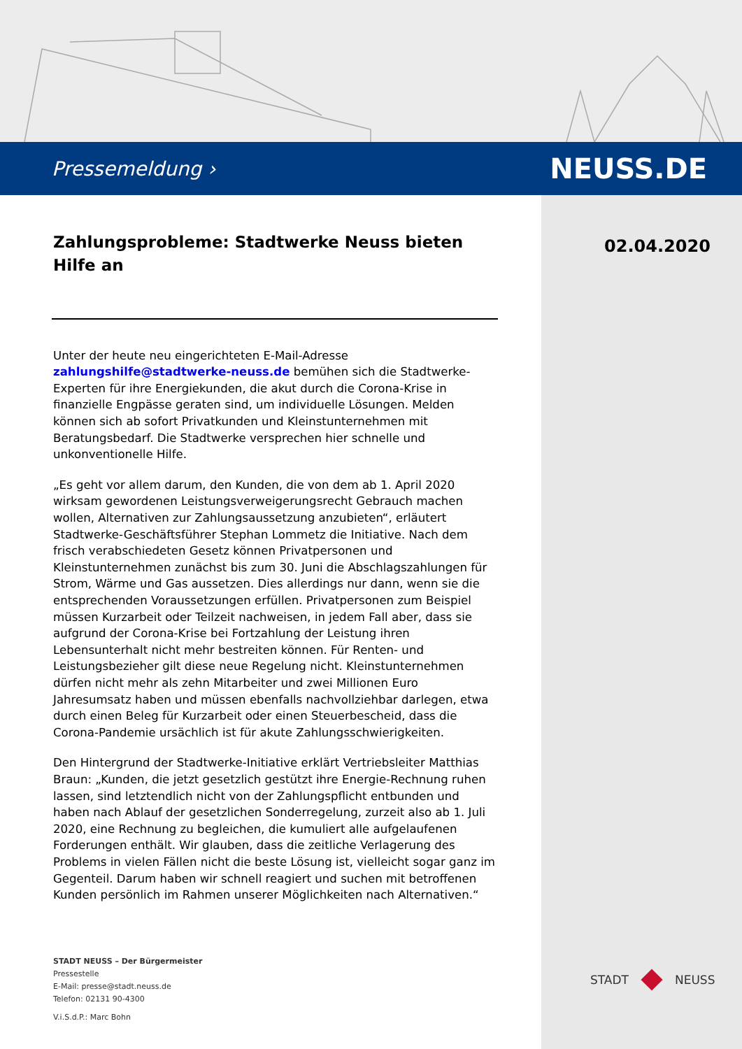Pressemeldung › NEUSS.DE
02.04.2020
Zahlungsprobleme: Stadtwerke Neuss bieten Hilfe an
Unter der heute neu eingerichteten E-Mail-Adresse zahlungshilfe@stadtwerke-neuss.de bemühen sich die Stadtwerke-Experten für ihre Energiekunden, die akut durch die Corona-Krise in finanzielle Engpässe geraten sind, um individuelle Lösungen. Melden können sich ab sofort Privatkunden und Kleinstunternehmen mit Beratungsbedarf. Die Stadtwerke versprechen hier schnelle und unkonventionelle Hilfe.
„Es geht vor allem darum, den Kunden, die von dem ab 1. April 2020 wirksam gewordenen Leistungsverweigerungsrecht Gebrauch machen wollen, Alternativen zur Zahlungsaussetzung anzubieten“, erläutert Stadtwerke-Geschäftsführer Stephan Lommetz die Initiative. Nach dem frisch verabschiedeten Gesetz können Privatpersonen und Kleinstunternehmen zunächst bis zum 30. Juni die Abschlagszahlungen für Strom, Wärme und Gas aussetzen. Dies allerdings nur dann, wenn sie die entsprechenden Voraussetzungen erfüllen. Privatpersonen zum Beispiel müssen Kurzarbeit oder Teilzeit nachweisen, in jedem Fall aber, dass sie aufgrund der Corona-Krise bei Fortzahlung der Leistung ihren Lebensunterhalt nicht mehr bestreiten können. Für Renten- und Leistungsbezieher gilt diese neue Regelung nicht. Kleinstunternehmen dürfen nicht mehr als zehn Mitarbeiter und zwei Millionen Euro Jahresumsatz haben und müssen ebenfalls nachvollziehbar darlegen, etwa durch einen Beleg für Kurzarbeit oder einen Steuerbescheid, dass die Corona-Pandemie ursächlich ist für akute Zahlungsschwierigkeiten.
Den Hintergrund der Stadtwerke-Initiative erklärt Vertriebsleiter Matthias Braun: „Kunden, die jetzt gesetzlich gestützt ihre Energie-Rechnung ruhen lassen, sind letztendlich nicht von der Zahlungspflicht entbunden und haben nach Ablauf der gesetzlichen Sonderregelung, zurzeit also ab 1. Juli 2020, eine Rechnung zu begleichen, die kumuliert alle aufgelaufenen Forderungen enthält. Wir glauben, dass die zeitliche Verlagerung des Problems in vielen Fällen nicht die beste Lösung ist, vielleicht sogar ganz im Gegenteil. Darum haben wir schnell reagiert und suchen mit betroffenen Kunden persönlich im Rahmen unserer Möglichkeiten nach Alternativen.“
STADT NEUSS – Der Bürgermeister
Pressestelle
E-Mail: presse@stadt.neuss.de
Telefon: 02131 90-4300
V.i.S.d.P.: Marc Bohn
STADT NEUSS